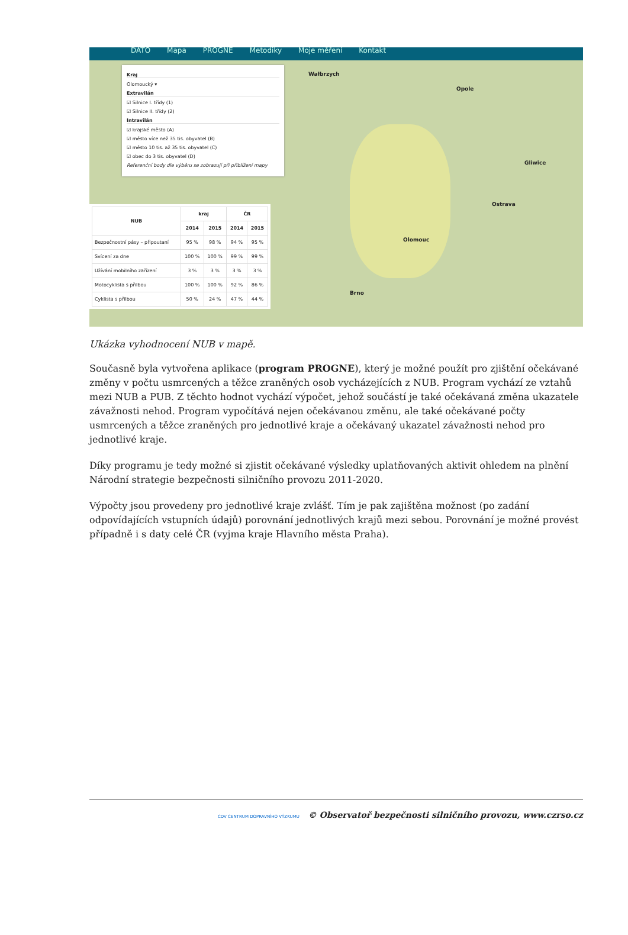DATO Mapa PROGNE Metodiky Moje měření Kontakt
Wałbrzych
Opole
Olomouc
Ostrava
Brno
Gliwice
Kraj
Olomoucký ▾
Extravilán
☑ Silnice I. třídy (1)
☑ Silnice II. třídy (2)
Intravilán
☑ krajské město (A)
☑ město více než 35 tis. obyvatel (B)
☑ město 10 tis. až 35 tis. obyvatel (C)
☑ obec do 3 tis. obyvatel (D)
Referenční body dle výběru se zobrazují při přiblížení mapy
| NUB | kraj | | ČR | |
| --- | --- | --- | --- | --- |
| | 2014 | 2015 | 2014 | 2015 |
| Bezpečnostní pásy – připoutaní | 95 % | 98 % | 94 % | 95 % |
| Svícení za dne | 100 % | 100 % | 99 % | 99 % |
| Užívání mobilního zařízení | 3 % | 3 % | 3 % | 3 % |
| Motocyklista s přilbou | 100 % | 100 % | 92 % | 86 % |
| Cyklista s přilbou | 50 % | 24 % | 47 % | 44 % |
Ukázka vyhodnocení NUB v mapě.
Současně byla vytvořena aplikace (program PROGNE), který je možné použít pro zjištění očekávané změny v počtu usmrcených a těžce zraněných osob vycházejících z NUB. Program vychází ze vztahů mezi NUB a PUB. Z těchto hodnot vychází výpočet, jehož součástí je také očekávaná změna ukazatele závažnosti nehod. Program vypočítává nejen očekávanou změnu, ale také očekávané počty usmrcených a těžce zraněných pro jednotlivé kraje a očekávaný ukazatel závažnosti nehod pro jednotlivé kraje.
Díky programu je tedy možné si zjistit očekávané výsledky uplatňovaných aktivit ohledem na plnění Národní strategie bezpečnosti silničního provozu 2011-2020.
Výpočty jsou provedeny pro jednotlivé kraje zvlášť. Tím je pak zajištěna možnost (po zadání odpovídajících vstupních údajů) porovnání jednotlivých krajů mezi sebou. Porovnání je možné provést případně i s daty celé ČR (vyjma kraje Hlavního města Praha).
CDV CENTRUM DOPRAVNÍHO VÝZKUMU © Observatoř bezpečnosti silničního provozu, www.czrso.cz